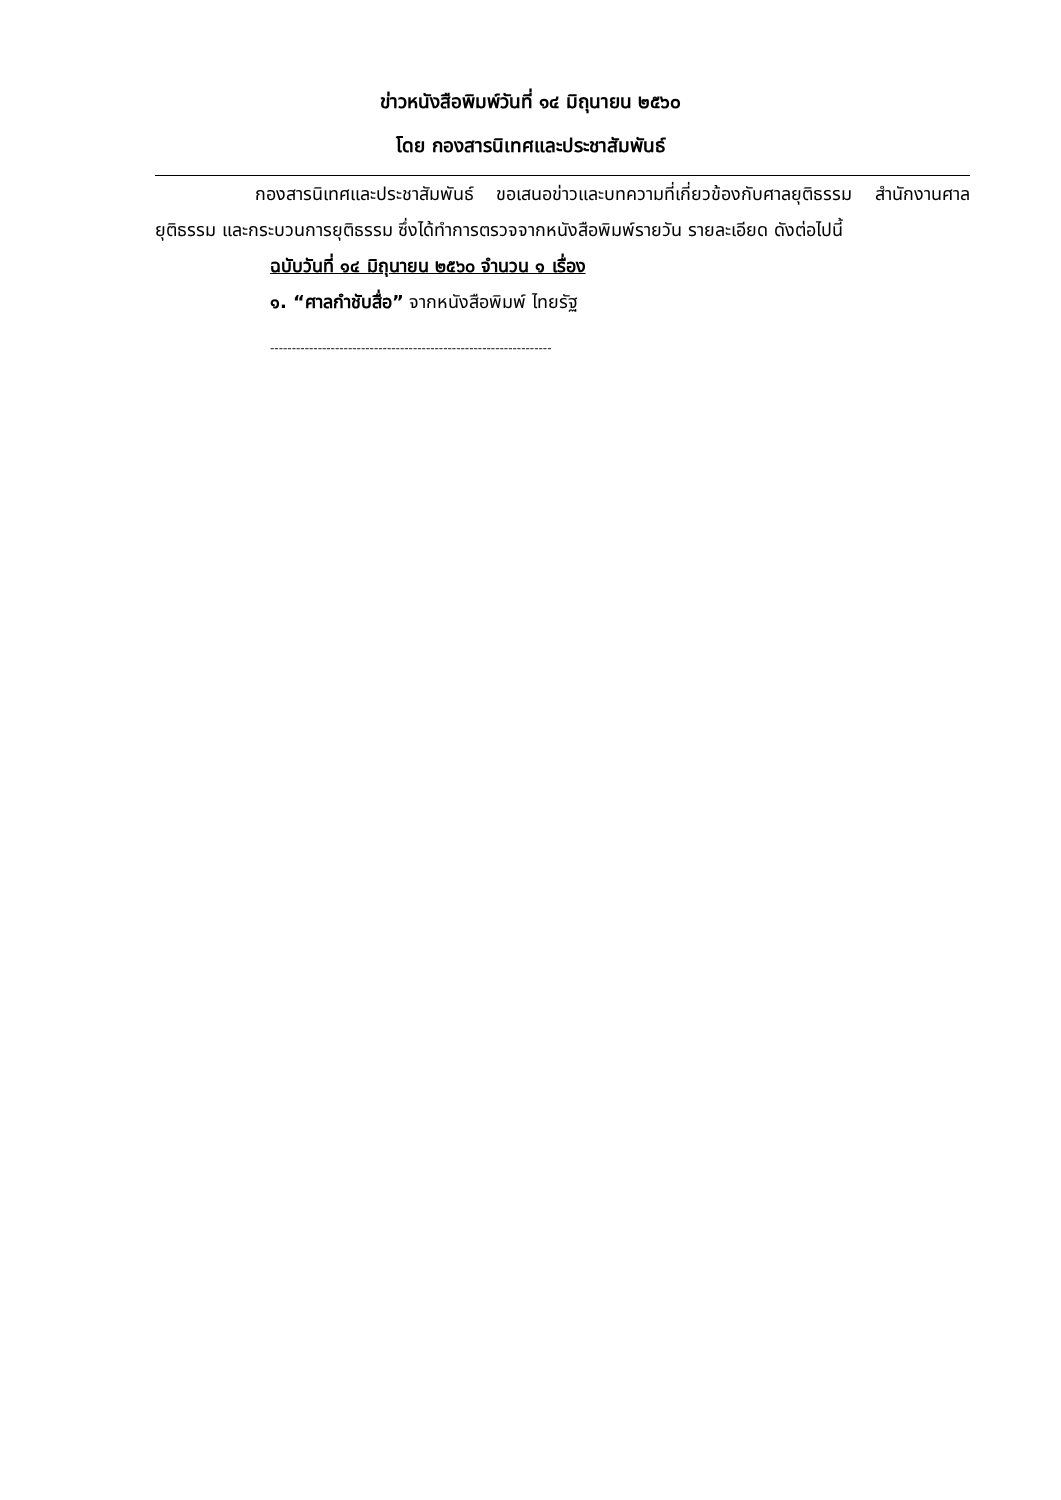ข่าวหนังสือพิมพ์วันที่ ๑๔ มิถุนายน ๒๕๖๐
โดย กองสารนิเทศและประชาสัมพันธ์
กองสารนิเทศและประชาสัมพันธ์ ขอเสนอข่าวและบทความที่เกี่ยวข้องกับศาลยุติธรรม สำนักงานศาลยุติธรรม และกระบวนการยุติธรรม ซึ่งได้ทำการตรวจจากหนังสือพิมพ์รายวัน รายละเอียด ดังต่อไปนี้
ฉบับวันที่ ๑๔ มิถุนายน ๒๕๖๐ จำนวน ๑ เรื่อง
๑. “ศาลกำชับสื่อ” จากหนังสือพิมพ์ ไทยรัฐ
-----------------------------------------------------------------